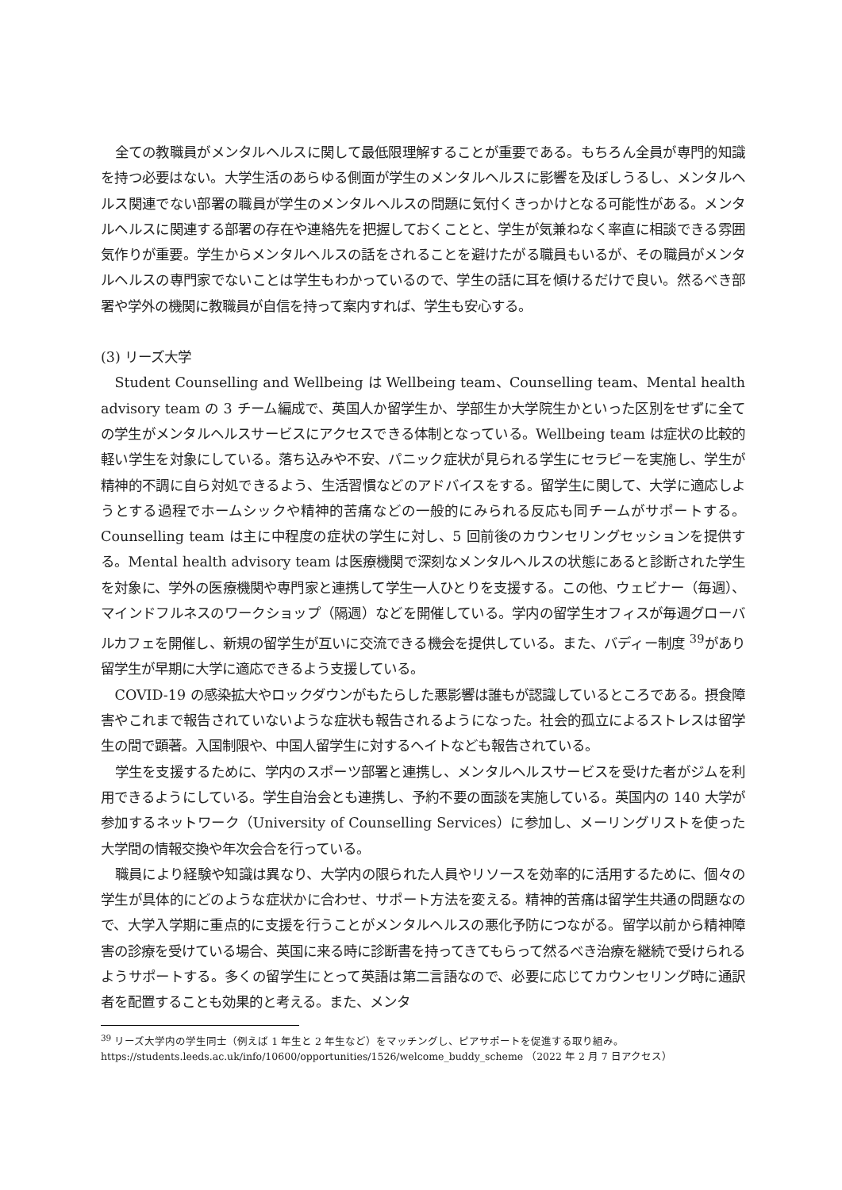全ての教職員がメンタルヘルスに関して最低限理解することが重要である。もちろん全員が専門的知識を持つ必要はない。大学生活のあらゆる側面が学生のメンタルヘルスに影響を及ぼしうるし、メンタルヘルス関連でない部署の職員が学生のメンタルヘルスの問題に気付くきっかけとなる可能性がある。メンタルヘルスに関連する部署の存在や連絡先を把握しておくことと、学生が気兼ねなく率直に相談できる雰囲気作りが重要。学生からメンタルヘルスの話をされることを避けたがる職員もいるが、その職員がメンタルヘルスの専門家でないことは学生もわかっているので、学生の話に耳を傾けるだけで良い。然るべき部署や学外の機関に教職員が自信を持って案内すれば、学生も安心する。
(3) リーズ大学
Student Counselling and Wellbeing は Wellbeing team、Counselling team、Mental health advisory team の 3 チーム編成で、英国人か留学生か、学部生か大学院生かといった区別をせずに全ての学生がメンタルヘルスサービスにアクセスできる体制となっている。Wellbeing team は症状の比較的軽い学生を対象にしている。落ち込みや不安、パニック症状が見られる学生にセラピーを実施し、学生が精神的不調に自ら対処できるよう、生活習慣などのアドバイスをする。留学生に関して、大学に適応しようとする過程でホームシックや精神的苦痛などの一般的にみられる反応も同チームがサポートする。Counselling team は主に中程度の症状の学生に対し、5 回前後のカウンセリングセッションを提供する。Mental health advisory team は医療機関で深刻なメンタルヘルスの状態にあると診断された学生を対象に、学外の医療機関や専門家と連携して学生一人ひとりを支援する。この他、ウェビナー（毎週）、マインドフルネスのワークショップ（隔週）などを開催している。学内の留学生オフィスが毎週グローバルカフェを開催し、新規の留学生が互いに交流できる機会を提供している。また、バディー制度 <sup>39</sup>があり留学生が早期に大学に適応できるよう支援している。
COVID-19 の感染拡大やロックダウンがもたらした悪影響は誰もが認識しているところである。摂食障害やこれまで報告されていないような症状も報告されるようになった。社会的孤立によるストレスは留学生の間で顕著。入国制限や、中国人留学生に対するヘイトなども報告されている。
学生を支援するために、学内のスポーツ部署と連携し、メンタルヘルスサービスを受けた者がジムを利用できるようにしている。学生自治会とも連携し、予約不要の面談を実施している。英国内の 140 大学が参加するネットワーク（University of Counselling Services）に参加し、メーリングリストを使った大学間の情報交換や年次会合を行っている。
職員により経験や知識は異なり、大学内の限られた人員やリソースを効率的に活用するために、個々の学生が具体的にどのような症状かに合わせ、サポート方法を変える。精神的苦痛は留学生共通の問題なので、大学入学期に重点的に支援を行うことがメンタルヘルスの悪化予防につながる。留学以前から精神障害の診療を受けている場合、英国に来る時に診断書を持ってきてもらって然るべき治療を継続で受けられるようサポートする。多くの留学生にとって英語は第二言語なので、必要に応じてカウンセリング時に通訳者を配置することも効果的と考える。また、メンタ
<sup>39</sup> リーズ大学内の学生同士（例えば 1 年生と 2 年生など）をマッチングし、ピアサポートを促進する取り組み。
https://students.leeds.ac.uk/info/10600/opportunities/1526/welcome_buddy_scheme （2022 年 2 月 7 日アクセス）